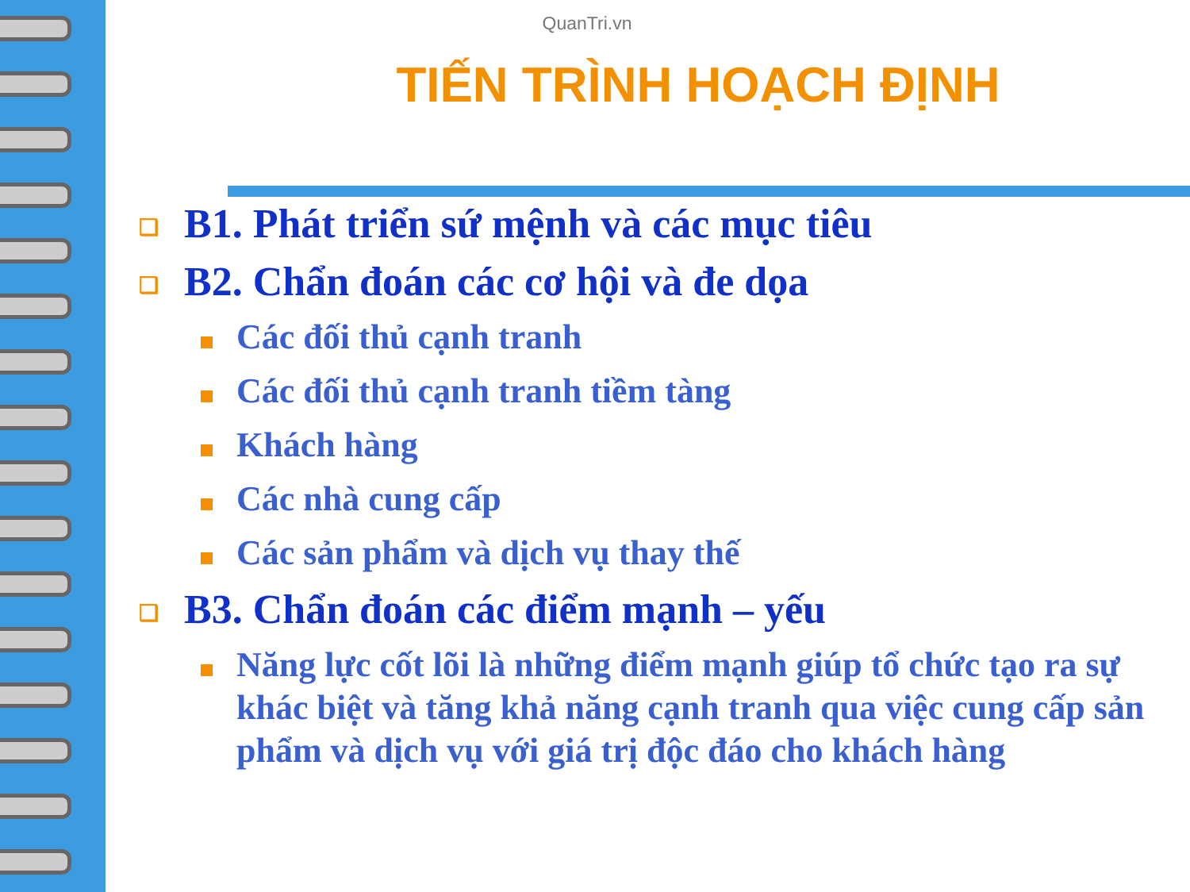QuanTri.vn
TIẾN TRÌNH HOẠCH ĐỊNH
❑ B1. Phát triển sứ mệnh và các mục tiêu
❑ B2. Chẩn đoán các cơ hội và đe dọa
Các đối thủ cạnh tranh
Các đối thủ cạnh tranh tiềm tàng
Khách hàng
Các nhà cung cấp
Các sản phẩm và dịch vụ thay thế
❑ B3. Chẩn đoán các điểm mạnh – yếu
Năng lực cốt lõi là những điểm mạnh giúp tổ chức tạo ra sự khác biệt và tăng khả năng cạnh tranh qua việc cung cấp sản phẩm và dịch vụ với giá trị độc đáo cho khách hàng